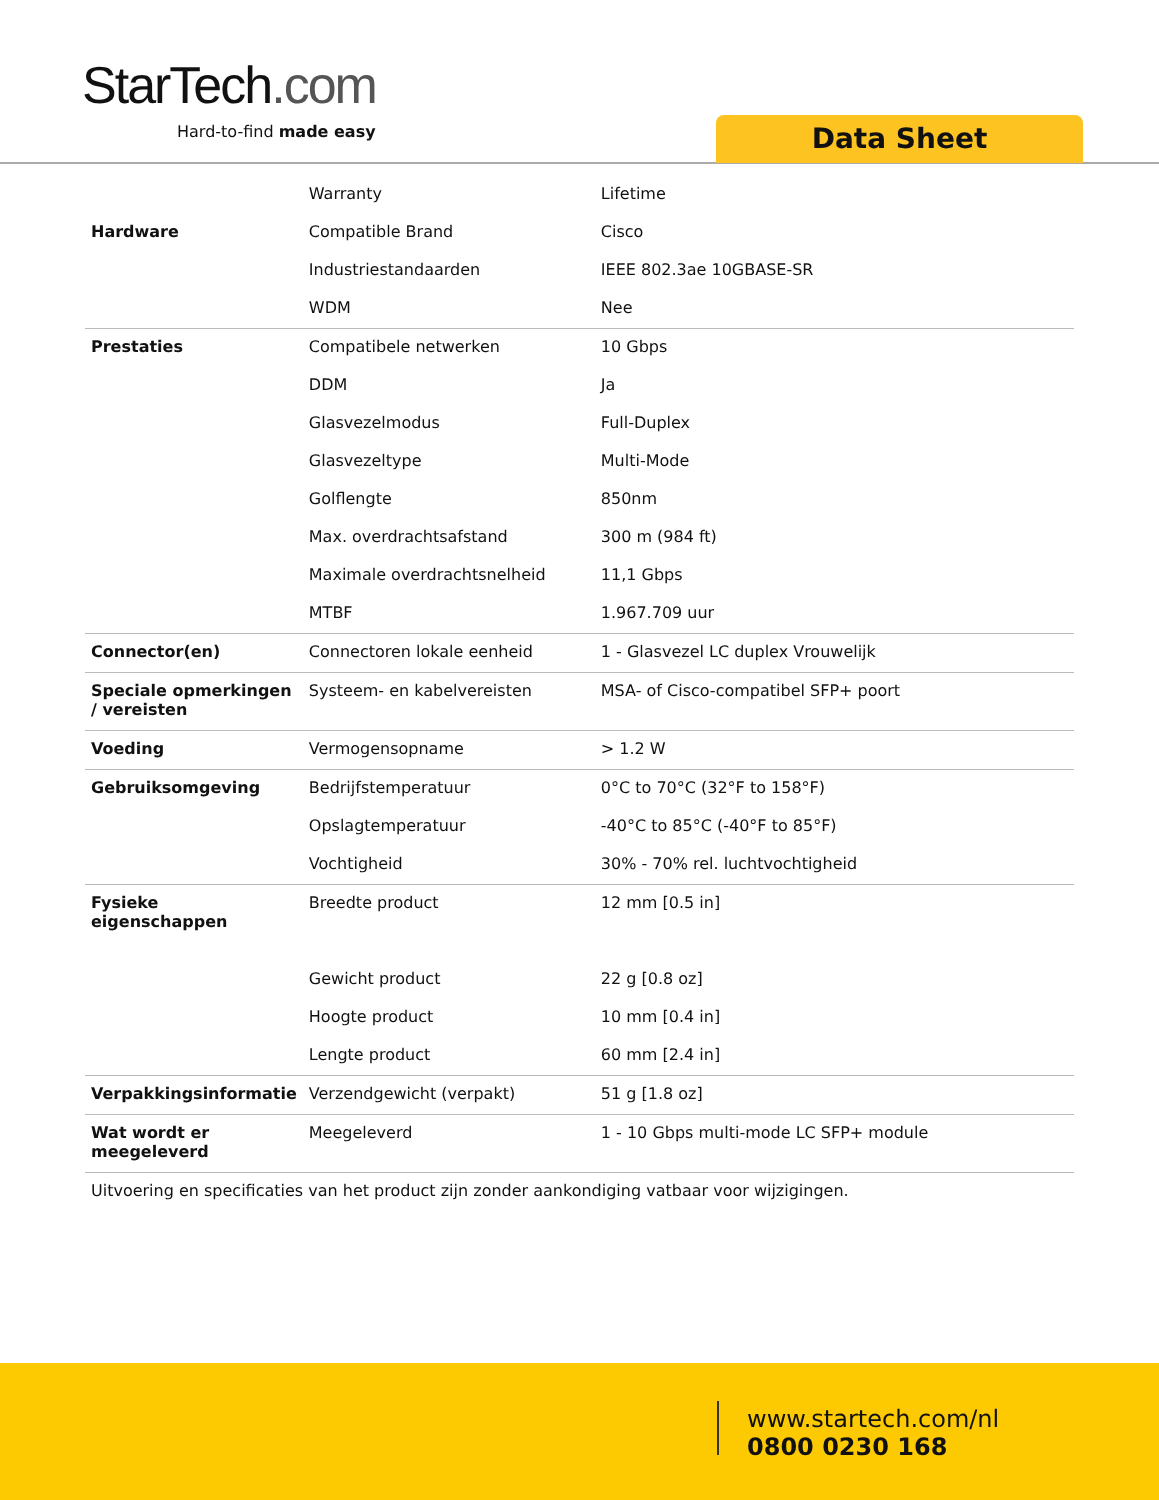StarTech.com
Hard-to-find made easy Data Sheet
| | Warranty | Lifetime |
| Hardware | Compatible Brand | Cisco |
| | Industriestandaarden | IEEE 802.3ae 10GBASE-SR |
| | WDM | Nee |
| Prestaties | Compatibele netwerken | 10 Gbps |
| | DDM | Ja |
| | Glasvezelmodus | Full-Duplex |
| | Glasvezeltype | Multi-Mode |
| | Golflengte | 850nm |
| | Max. overdrachtsafstand | 300 m (984 ft) |
| | Maximale overdrachtsnelheid | 11,1 Gbps |
| | MTBF | 1.967.709 uur |
| Connector(en) | Connectoren lokale eenheid | 1 - Glasvezel LC duplex Vrouwelijk |
| Speciale opmerkingen / vereisten | Systeem- en kabelvereisten | MSA- of Cisco-compatibel SFP+ poort |
| Voeding | Vermogensopname | > 1.2 W |
| Gebruiksomgeving | Bedrijfstemperatuur | 0°C to 70°C (32°F to 158°F) |
| | Opslagtemperatuur | -40°C to 85°C (-40°F to 85°F) |
| | Vochtigheid | 30% - 70% rel. luchtvochtigheid |
| Fysieke eigenschappen | Breedte product | 12 mm [0.5 in] |
| | Gewicht product | 22 g [0.8 oz] |
| | Hoogte product | 10 mm [0.4 in] |
| | Lengte product | 60 mm [2.4 in] |
| Verpakkingsinformatie | Verzendgewicht (verpakt) | 51 g [1.8 oz] |
| Wat wordt er meegeleverd | Meegeleverd | 1 - 10 Gbps multi-mode LC SFP+ module |
Uitvoering en specificaties van het product zijn zonder aankondiging vatbaar voor wijzigingen.
www.startech.com/nl
0800 0230 168